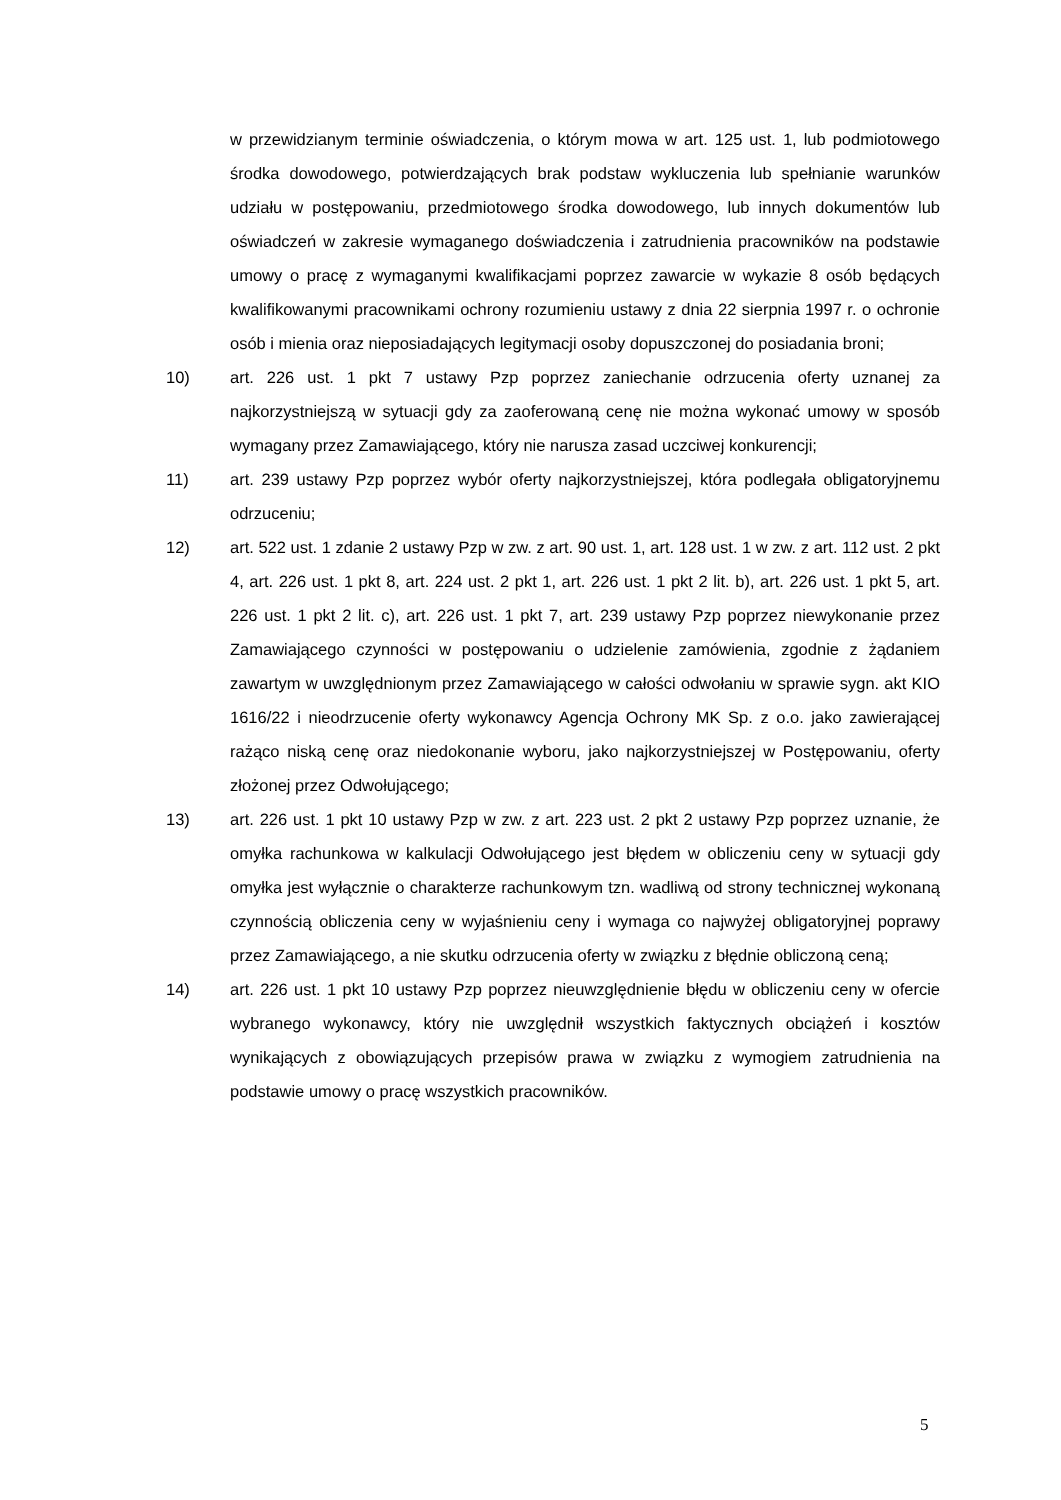w przewidzianym terminie oświadczenia, o którym mowa w art. 125 ust. 1, lub podmiotowego środka dowodowego, potwierdzających brak podstaw wykluczenia lub spełnianie warunków udziału w postępowaniu, przedmiotowego środka dowodowego, lub innych dokumentów lub oświadczeń w zakresie wymaganego doświadczenia i zatrudnienia pracowników na podstawie umowy o pracę z wymaganymi kwalifikacjami poprzez zawarcie w wykazie 8 osób będących kwalifikowanymi pracownikami ochrony rozumieniu ustawy z dnia 22 sierpnia 1997 r. o ochronie osób i mienia oraz nieposiadających legitymacji osoby dopuszczonej do posiadania broni;
10) art. 226 ust. 1 pkt 7 ustawy Pzp poprzez zaniechanie odrzucenia oferty uznanej za najkorzystniejszą w sytuacji gdy za zaoferowaną cenę nie można wykonać umowy w sposób wymagany przez Zamawiającego, który nie narusza zasad uczciwej konkurencji;
11) art. 239 ustawy Pzp poprzez wybór oferty najkorzystniejszej, która podlegała obligatoryjnemu odrzuceniu;
12) art. 522 ust. 1 zdanie 2 ustawy Pzp w zw. z art. 90 ust. 1, art. 128 ust. 1 w zw. z art. 112 ust. 2 pkt 4, art. 226 ust. 1 pkt 8, art. 224 ust. 2 pkt 1, art. 226 ust. 1 pkt 2 lit. b), art. 226 ust. 1 pkt 5, art. 226 ust. 1 pkt 2 lit. c), art. 226 ust. 1 pkt 7, art. 239 ustawy Pzp poprzez niewykonanie przez Zamawiającego czynności w postępowaniu o udzielenie zamówienia, zgodnie z żądaniem zawartym w uwzględnionym przez Zamawiającego w całości odwołaniu w sprawie sygn. akt KIO 1616/22 i nieodrzucenie oferty wykonawcy Agencja Ochrony MK Sp. z o.o. jako zawierającej rażąco niską cenę oraz niedokonanie wyboru, jako najkorzystniejszej w Postępowaniu, oferty złożonej przez Odwołującego;
13) art. 226 ust. 1 pkt 10 ustawy Pzp w zw. z art. 223 ust. 2 pkt 2 ustawy Pzp poprzez uznanie, że omyłka rachunkowa w kalkulacji Odwołującego jest błędem w obliczeniu ceny w sytuacji gdy omyłka jest wyłącznie o charakterze rachunkowym tzn. wadliwą od strony technicznej wykonaną czynnością obliczenia ceny w wyjaśnieniu ceny i wymaga co najwyżej obligatoryjnej poprawy przez Zamawiającego, a nie skutku odrzucenia oferty w związku z błędnie obliczoną ceną;
14) art. 226 ust. 1 pkt 10 ustawy Pzp poprzez nieuwzględnienie błędu w obliczeniu ceny w ofercie wybranego wykonawcy, który nie uwzględnił wszystkich faktycznych obciążeń i kosztów wynikających z obowiązujących przepisów prawa w związku z wymogiem zatrudnienia na podstawie umowy o pracę wszystkich pracowników.
5